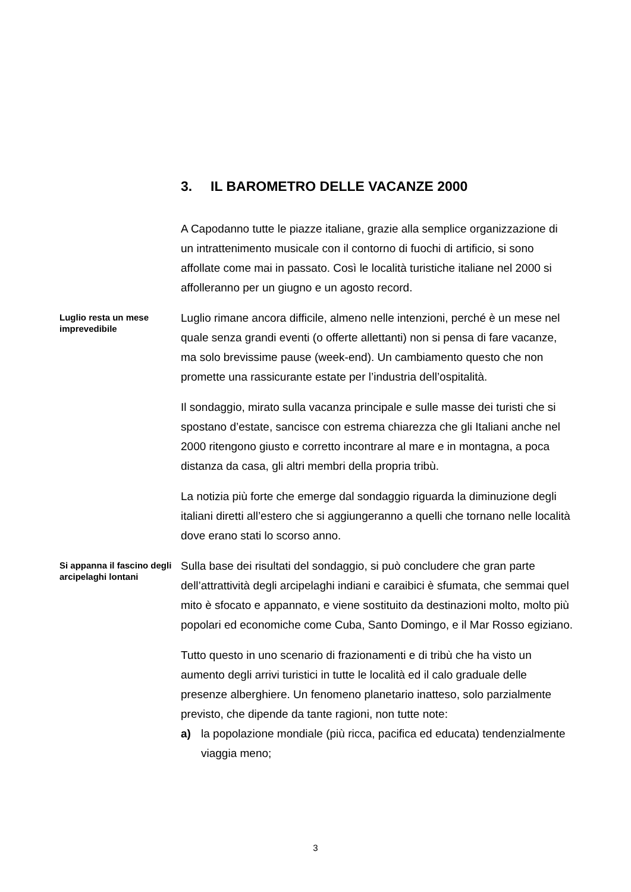3. IL BAROMETRO DELLE VACANZE 2000
A Capodanno tutte le piazze italiane, grazie alla semplice organizzazione di un intrattenimento musicale con il contorno di fuochi di artificio, si sono affollate come mai in passato. Così le località turistiche italiane nel 2000 si affolleranno per un giugno e un agosto record.
Luglio resta un mese imprevedibile
Luglio rimane ancora difficile, almeno nelle intenzioni, perché è un mese nel quale senza grandi eventi (o offerte allettanti) non si pensa di fare vacanze, ma solo brevissime pause (week-end). Un cambiamento questo che non promette una rassicurante estate per l’industria dell’ospitalità.
Il sondaggio, mirato sulla vacanza principale e sulle masse dei turisti che si spostano d’estate, sancisce con estrema chiarezza che gli Italiani anche nel 2000 ritengono giusto e corretto incontrare al mare e in montagna, a poca distanza da casa, gli altri membri della propria tribù.
La notizia più forte che emerge dal sondaggio riguarda la diminuzione degli italiani diretti all’estero che si aggiungeranno a quelli che tornano nelle località dove erano stati lo scorso anno.
Si appanna il fascino degli arcipelaghi lontani
Sulla base dei risultati del sondaggio, si può concludere che gran parte dell’attrattività degli arcipelaghi indiani e caraibici è sfumata, che semmai quel mito è sfocato e appannato, e viene sostituito da destinazioni molto, molto più popolari ed economiche come Cuba, Santo Domingo, e il Mar Rosso egiziano.
Tutto questo in uno scenario di frazionamenti e di tribù che ha visto un aumento degli arrivi turistici in tutte le località ed il calo graduale delle presenze alberghiere. Un fenomeno planetario inatteso, solo parzialmente previsto, che dipende da tante ragioni, non tutte note:
a) la popolazione mondiale (più ricca, pacifica ed educata) tendenzialmente viaggia meno;
3